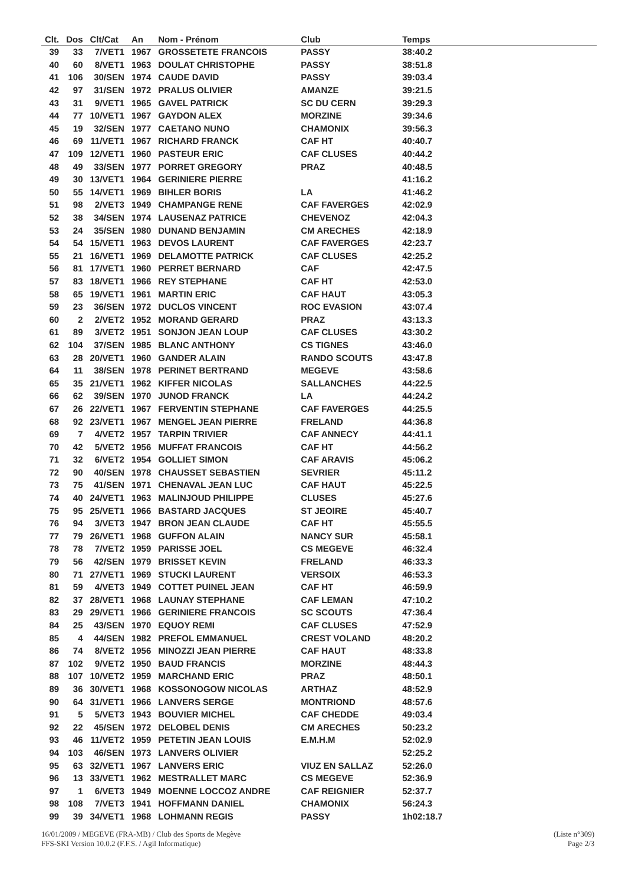| Clt. | Dos | Clt/Cat | An | Nom - Prénom | Club | Temps |
| --- | --- | --- | --- | --- | --- | --- |
| 39 | 33 | 7/VET1 | 1967 | GROSSETETE FRANCOIS | PASSY | 38:40.2 |
| 40 | 60 | 8/VET1 | 1963 | DOULAT CHRISTOPHE | PASSY | 38:51.8 |
| 41 | 106 | 30/SEN | 1974 | CAUDE DAVID | PASSY | 39:03.4 |
| 42 | 97 | 31/SEN | 1972 | PRALUS OLIVIER | AMANZE | 39:21.5 |
| 43 | 31 | 9/VET1 | 1965 | GAVEL PATRICK | SC DU CERN | 39:29.3 |
| 44 | 77 | 10/VET1 | 1967 | GAYDON ALEX | MORZINE | 39:34.6 |
| 45 | 19 | 32/SEN | 1977 | CAETANO NUNO | CHAMONIX | 39:56.3 |
| 46 | 69 | 11/VET1 | 1967 | RICHARD FRANCK | CAF HT | 40:40.7 |
| 47 | 109 | 12/VET1 | 1960 | PASTEUR ERIC | CAF CLUSES | 40:44.2 |
| 48 | 49 | 33/SEN | 1977 | PORRET GREGORY | PRAZ | 40:48.5 |
| 49 | 30 | 13/VET1 | 1964 | GERINIERE PIERRE | | 41:16.2 |
| 50 | 55 | 14/VET1 | 1969 | BIHLER BORIS | LA | 41:46.2 |
| 51 | 98 | 2/VET3 | 1949 | CHAMPANGE RENE | CAF FAVERGES | 42:02.9 |
| 52 | 38 | 34/SEN | 1974 | LAUSENAZ PATRICE | CHEVENOZ | 42:04.3 |
| 53 | 24 | 35/SEN | 1980 | DUNAND BENJAMIN | CM ARECHES | 42:18.9 |
| 54 | 54 | 15/VET1 | 1963 | DEVOS LAURENT | CAF FAVERGES | 42:23.7 |
| 55 | 21 | 16/VET1 | 1969 | DELAMOTTE PATRICK | CAF CLUSES | 42:25.2 |
| 56 | 81 | 17/VET1 | 1960 | PERRET BERNARD | CAF | 42:47.5 |
| 57 | 83 | 18/VET1 | 1966 | REY STEPHANE | CAF HT | 42:53.0 |
| 58 | 65 | 19/VET1 | 1961 | MARTIN ERIC | CAF HAUT | 43:05.3 |
| 59 | 23 | 36/SEN | 1972 | DUCLOS VINCENT | ROC EVASION | 43:07.4 |
| 60 | 2 | 2/VET2 | 1952 | MORAND GERARD | PRAZ | 43:13.3 |
| 61 | 89 | 3/VET2 | 1951 | SONJON JEAN LOUP | CAF CLUSES | 43:30.2 |
| 62 | 104 | 37/SEN | 1985 | BLANC ANTHONY | CS TIGNES | 43:46.0 |
| 63 | 28 | 20/VET1 | 1960 | GANDER ALAIN | RANDO SCOUTS | 43:47.8 |
| 64 | 11 | 38/SEN | 1978 | PERINET BERTRAND | MEGEVE | 43:58.6 |
| 65 | 35 | 21/VET1 | 1962 | KIFFER NICOLAS | SALLANCHES | 44:22.5 |
| 66 | 62 | 39/SEN | 1970 | JUNOD FRANCK | LA | 44:24.2 |
| 67 | 26 | 22/VET1 | 1967 | FERVENTIN STEPHANE | CAF FAVERGES | 44:25.5 |
| 68 | 92 | 23/VET1 | 1967 | MENGEL JEAN PIERRE | FRELAND | 44:36.8 |
| 69 | 7 | 4/VET2 | 1957 | TARPIN TRIVIER | CAF ANNECY | 44:41.1 |
| 70 | 42 | 5/VET2 | 1956 | MUFFAT FRANCOIS | CAF HT | 44:56.2 |
| 71 | 32 | 6/VET2 | 1954 | GOLLIET SIMON | CAF ARAVIS | 45:06.2 |
| 72 | 90 | 40/SEN | 1978 | CHAUSSET SEBASTIEN | SEVRIER | 45:11.2 |
| 73 | 75 | 41/SEN | 1971 | CHENAVAL JEAN LUC | CAF HAUT | 45:22.5 |
| 74 | 40 | 24/VET1 | 1963 | MALINJOUD PHILIPPE | CLUSES | 45:27.6 |
| 75 | 95 | 25/VET1 | 1966 | BASTARD JACQUES | ST JEOIRE | 45:40.7 |
| 76 | 94 | 3/VET3 | 1947 | BRON JEAN CLAUDE | CAF HT | 45:55.5 |
| 77 | 79 | 26/VET1 | 1968 | GUFFON ALAIN | NANCY SUR | 45:58.1 |
| 78 | 78 | 7/VET2 | 1959 | PARISSE JOEL | CS MEGEVE | 46:32.4 |
| 79 | 56 | 42/SEN | 1979 | BRISSET KEVIN | FRELAND | 46:33.3 |
| 80 | 71 | 27/VET1 | 1969 | STUCKI LAURENT | VERSOIX | 46:53.3 |
| 81 | 59 | 4/VET3 | 1949 | COTTET PUINEL JEAN | CAF HT | 46:59.9 |
| 82 | 37 | 28/VET1 | 1968 | LAUNAY STEPHANE | CAF LEMAN | 47:10.2 |
| 83 | 29 | 29/VET1 | 1966 | GERINIERE FRANCOIS | SC SCOUTS | 47:36.4 |
| 84 | 25 | 43/SEN | 1970 | EQUOY REMI | CAF CLUSES | 47:52.9 |
| 85 | 4 | 44/SEN | 1982 | PREFOL EMMANUEL | CREST VOLAND | 48:20.2 |
| 86 | 74 | 8/VET2 | 1956 | MINOZZI JEAN PIERRE | CAF HAUT | 48:33.8 |
| 87 | 102 | 9/VET2 | 1950 | BAUD FRANCIS | MORZINE | 48:44.3 |
| 88 | 107 | 10/VET2 | 1959 | MARCHAND ERIC | PRAZ | 48:50.1 |
| 89 | 36 | 30/VET1 | 1968 | KOSSONOGOW NICOLAS | ARTHAZ | 48:52.9 |
| 90 | 64 | 31/VET1 | 1966 | LANVERS SERGE | MONTRIOND | 48:57.6 |
| 91 | 5 | 5/VET3 | 1943 | BOUVIER MICHEL | CAF CHEDDE | 49:03.4 |
| 92 | 22 | 45/SEN | 1972 | DELOBEL DENIS | CM ARECHES | 50:23.2 |
| 93 | 46 | 11/VET2 | 1959 | PETETIN JEAN LOUIS | E.M.H.M | 52:02.9 |
| 94 | 103 | 46/SEN | 1973 | LANVERS OLIVIER | | 52:25.2 |
| 95 | 63 | 32/VET1 | 1967 | LANVERS ERIC | VIUZ EN SALLAZ | 52:26.0 |
| 96 | 13 | 33/VET1 | 1962 | MESTRALLET MARC | CS MEGEVE | 52:36.9 |
| 97 | 1 | 6/VET3 | 1949 | MOENNE LOCCOZ ANDRE | CAF REIGNIER | 52:37.7 |
| 98 | 108 | 7/VET3 | 1941 | HOFFMANN DANIEL | CHAMONIX | 56:24.3 |
| 99 | 39 | 34/VET1 | 1968 | LOHMANN REGIS | PASSY | 1h02:18.7 |
16/01/2009 / MEGEVE (FRA-MB) / Club des Sports de Megève (Liste n°309)
FFS-SKI Version 10.0.2 (F.F.S. / Agil Informatique) Page 2/3